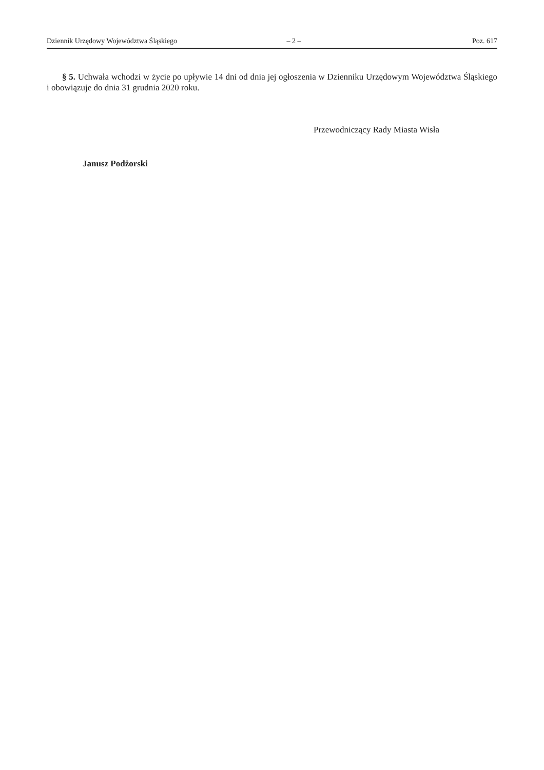Dziennik Urzędowy Województwa Śląskiego – 2 – Poz. 617
§ 5. Uchwała wchodzi w życie po upływie 14 dni od dnia jej ogłoszenia w Dzienniku Urzędowym Województwa Śląskiego i obowiązuje do dnia 31 grudnia 2020 roku.
Przewodniczący Rady Miasta Wisła
Janusz Podżorski